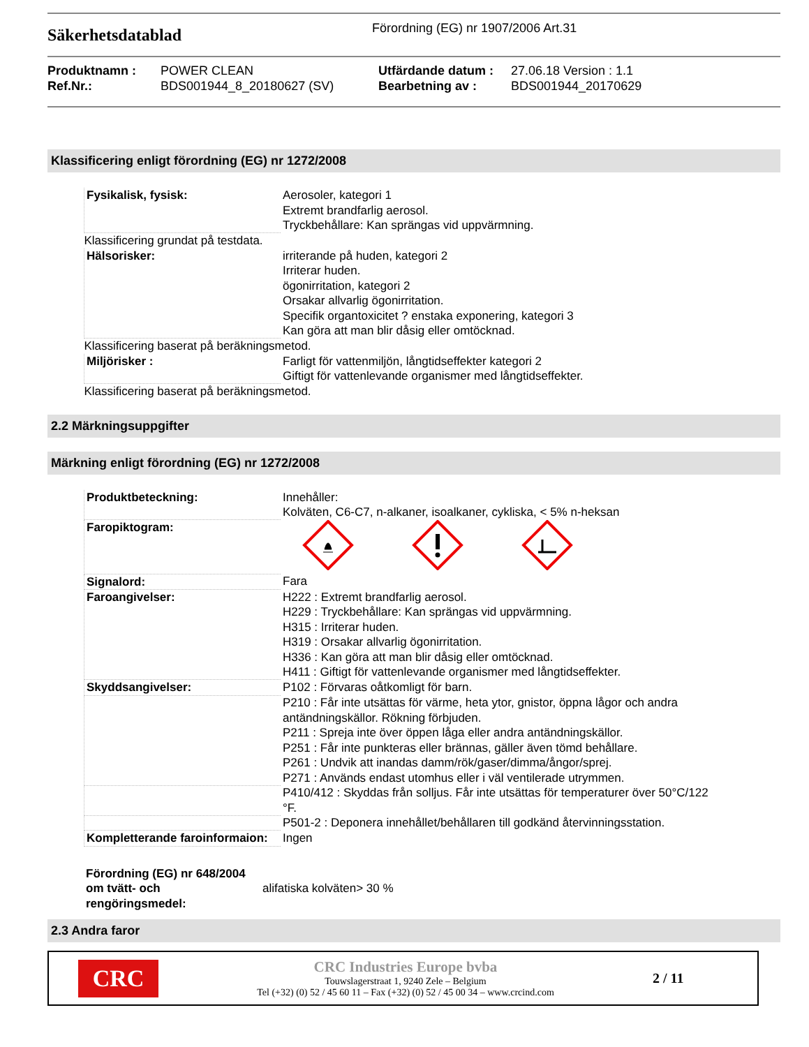Säkerhetsdatablad
Förordning (EG) nr 1907/2006 Art.31
Produktnamn :
Ref.Nr.:
POWER CLEAN
BDS001944_8_20180627 (SV)
Utfärdande datum :
Bearbetning av :
27.06.18 Version : 1.1
BDS001944_20170629
Klassificering enligt förordning (EG) nr 1272/2008
| Fysikalisk, fysisk: | Aerosoler, kategori 1 Extremt brandfarlig aerosol. Tryckbehållare: Kan sprängas vid uppvärmning. |
| Klassificering grundat på testdata. | |
| Hälsorisker: | irriterande på huden, kategori 2 Irriterar huden. ögonirritation, kategori 2 Orsakar allvarlig ögonirritation. Specifik organtoxicitet ? enstaka exponering, kategori 3 Kan göra att man blir dåsig eller omtöcknad. |
| Klassificering baserat på beräkningsmetod. | |
| Miljörisker : | Farligt för vattenmiljön, långtidseffekter kategori 2 Giftigt för vattenlevande organismer med långtidseffekter. |
| Klassificering baserat på beräkningsmetod. | |
2.2 Märkningsuppgifter
Märkning enligt förordning (EG) nr 1272/2008
| Produktbeteckning: | Innehåller: Kolväten, C6-C7, n-alkaner, isoalkaner, cykliska, < 5% n-heksan |
| Faropiktogram: | |
| Signalord: | Fara |
| Faroangivelser: | H222 : Extremt brandfarlig aerosol. H229 : Tryckbehållare: Kan sprängas vid uppvärmning. H315 : Irriterar huden. H319 : Orsakar allvarlig ögonirritation. H336 : Kan göra att man blir dåsig eller omtöcknad. H411 : Giftigt för vattenlevande organismer med långtidseffekter. |
| Skyddsangivelser: | P102 : Förvaras oåtkomligt för barn. |
| | P210 : Får inte utsättas för värme, heta ytor, gnistor, öppna lågor och andra antändningskällor. Rökning förbjuden. P211 : Spreja inte över öppen låga eller andra antändningskällor. P251 : Får inte punkteras eller brännas, gäller även tömd behållare. P261 : Undvik att inandas damm/rök/gaser/dimma/ångor/sprej. P271 : Används endast utomhus eller i väl ventilerade utrymmen. |
| | P410/412 : Skyddas från solljus. Får inte utsättas för temperaturer över 50°C/122 °F. |
| | P501-2 : Deponera innehållet/behållaren till godkänd återvinningsstation. |
| Kompletterande faroinformaion: | Ingen |
Förordning (EG) nr 648/2004 om tvätt- och rengöringsmedel:
alifatiska kolväten> 30 %
2.3 Andra faror
CRC
CRC Industries Europe bvba
Touwslagerstraat 1, 9240 Zele – Belgium
Tel (+32) (0) 52 / 45 60 11 – Fax (+32) (0) 52 / 45 00 34 – www.crcind.com
2 / 11